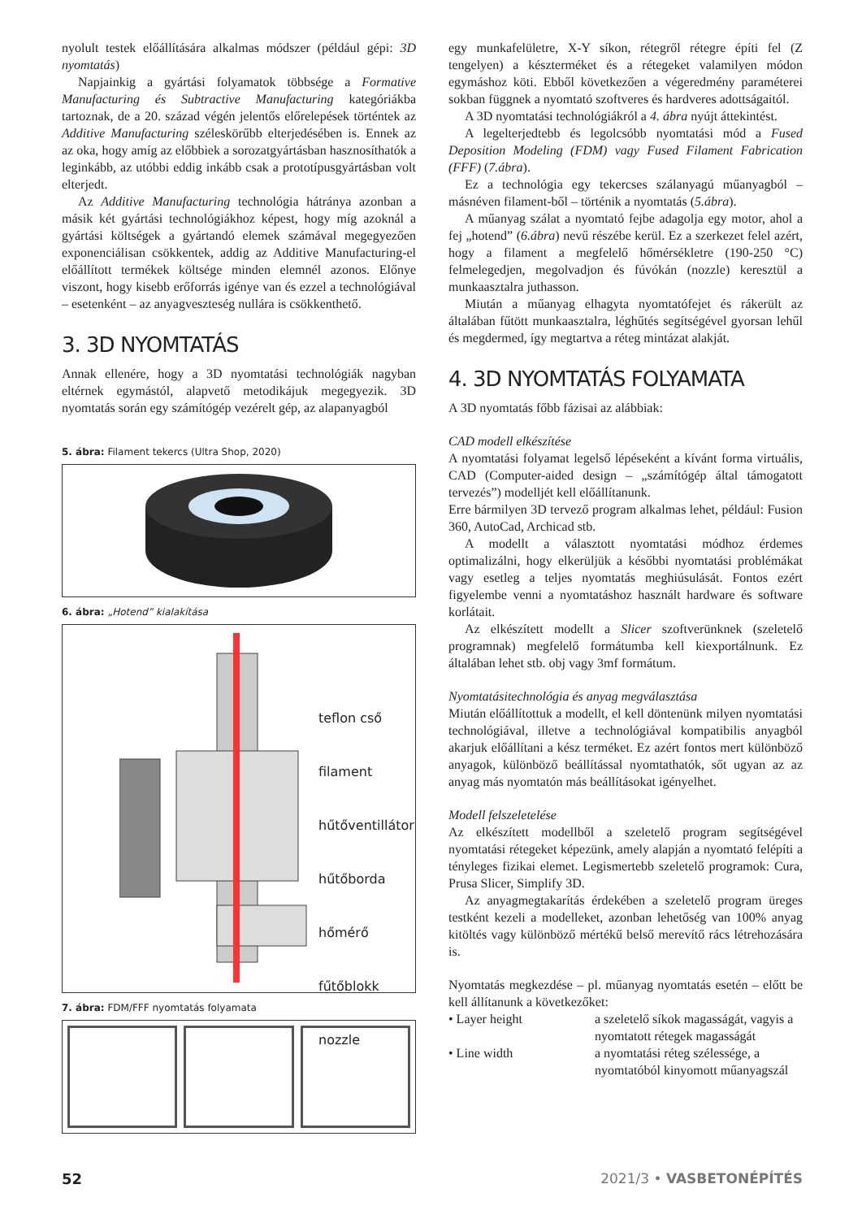nyolult testek előállítására alkalmas módszer (például gépi: 3D nyomtatás)
Napjainkig a gyártási folyamatok többsége a Formative Manufacturing és Subtractive Manufacturing kategóriákba tartoznak, de a 20. század végén jelentős előrelepések történtek az Additive Manufacturing széleskörűbb elterjedésében is. Ennek az az oka, hogy amíg az előbbiek a sorozatgyártásban hasznosíthatók a leginkább, az utóbbi eddig inkább csak a prototípusgyártásban volt elterjedt.
Az Additive Manufacturing technológia hátránya azonban a másik két gyártási technológiákhoz képest, hogy míg azoknál a gyártási költségek a gyártandó elemek számával megegyezően exponenciálisan csökkentek, addig az Additive Manufacturing-el előállított termékek költsége minden elemnél azonos. Előnye viszont, hogy kisebb erőforrás igénye van és ezzel a technológiával – esetenként – az anyagveszteség nullára is csökkenthető.
3. 3D NYOMTATÁS
Annak ellenére, hogy a 3D nyomtatási technológiák nagyban eltérnek egymástól, alapvető metodikájuk megegyezik. 3D nyomtatás során egy számítógép vezérelt gép, az alapanyagból
5. ábra: Filament tekercs (Ultra Shop, 2020)
6. ábra: „Hotend” kialakítása
teflon cső
filament
hűtőventillátor
hűtőborda
hőmérő
fűtőblokk
nozzle
7. ábra: FDM/FFF nyomtatás folyamata
egy munkafelületre, X-Y síkon, rétegről rétegre építi fel (Z tengelyen) a készterméket és a rétegeket valamilyen módon egymáshoz köti. Ebből következően a végeredmény paraméterei sokban függnek a nyomtató szoftveres és hardveres adottságaitól.
A 3D nyomtatási technológiákról a 4. ábra nyújt áttekintést.
A legelterjedtebb és legolcsóbb nyomtatási mód a Fused Deposition Modeling (FDM) vagy Fused Filament Fabrication (FFF) (7.ábra).
Ez a technológia egy tekercses szálanyagú műanyagból – másnéven filament-ből – történik a nyomtatás (5.ábra).
A műanyag szálat a nyomtató fejbe adagolja egy motor, ahol a fej „hotend” (6.ábra) nevű részébe kerül. Ez a szerkezet felel azért, hogy a filament a megfelelő hőmérsékletre (190-250 °C) felmelegedjen, megolvadjon és fúvókán (nozzle) keresztül a munkaasztalra juthasson.
Miután a műanyag elhagyta nyomtatófejet és rákerült az általában fűtött munkaasztalra, léghűtés segítségével gyorsan lehűl és megdermed, így megtartva a réteg mintázat alakját.
4. 3D NYOMTATÁS FOLYAMATA
A 3D nyomtatás főbb fázisai az alábbiak:
CAD modell elkészítése
A nyomtatási folyamat legelső lépéseként a kívánt forma virtuális, CAD (Computer-aided design – „számítógép által támogatott tervezés”) modelljét kell előállítanunk.
Erre bármilyen 3D tervező program alkalmas lehet, például: Fusion 360, AutoCad, Archicad stb.
A modellt a választott nyomtatási módhoz érdemes optimalizálni, hogy elkerüljük a későbbi nyomtatási problémákat vagy esetleg a teljes nyomtatás meghiúsulását. Fontos ezért figyelembe venni a nyomtatáshoz használt hardware és software korlátait.
Az elkészített modellt a Slicer szoftverünknek (szeletelő programnak) megfelelő formátumba kell kiexportálnunk. Ez általában lehet stb. obj vagy 3mf formátum.
Nyomtatásitechnológia és anyag megválasztása
Miután előállítottuk a modellt, el kell döntenünk milyen nyomtatási technológiával, illetve a technológiával kompatibilis anyagból akarjuk előállítani a kész terméket. Ez azért fontos mert különböző anyagok, különböző beállítással nyomtathatók, sőt ugyan az az anyag más nyomtatón más beállításokat igényelhet.
Modell felszeletelése
Az elkészített modellből a szeletelő program segítségével nyomtatási rétegeket képezünk, amely alapján a nyomtató felépíti a tényleges fizikai elemet. Legismertebb szeletelő programok: Cura, Prusa Slicer, Simplify 3D.
Az anyagmegtakarítás érdekében a szeletelő program üreges testként kezeli a modelleket, azonban lehetőség van 100% anyag kitöltés vagy különböző mértékű belső merevítő rács létrehozására is.
Nyomtatás megkezdése – pl. műanyag nyomtatás esetén – előtt be kell állítanunk a következőket:
• Layer height a szeletelő síkok magasságát, vagyis a nyomtatott rétegek magasságát
• Line width a nyomtatási réteg szélessége, a nyomtatóból kinyomott műanyagszál
52 2021/3 • VASBETONÉPÍTÉS